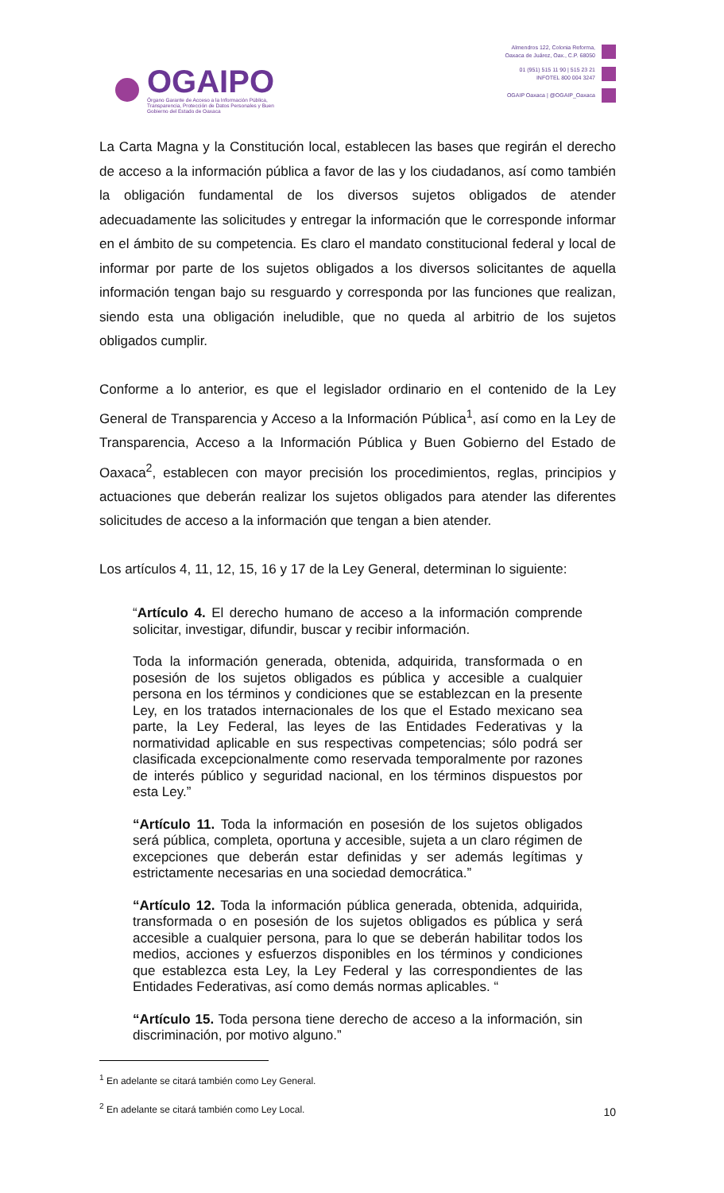OGAIPO
Órgano Garante de Acceso a la Información Pública, Transparencia, Protección de Datos Personales y Buen Gobierno del Estado de Oaxaca
Almendros 122, Colonia Reforma,
Oaxaca de Juárez, Oax., C.P. 68050
01 (951) 515 11 90 | 515 23 21
INFOTEL 800 004 3247
OGAIP Oaxaca | @OGAIP_Oaxaca
La Carta Magna y la Constitución local, establecen las bases que regirán el derecho de acceso a la información pública a favor de las y los ciudadanos, así como también la obligación fundamental de los diversos sujetos obligados de atender adecuadamente las solicitudes y entregar la información que le corresponde informar en el ámbito de su competencia. Es claro el mandato constitucional federal y local de informar por parte de los sujetos obligados a los diversos solicitantes de aquella información tengan bajo su resguardo y corresponda por las funciones que realizan, siendo esta una obligación ineludible, que no queda al arbitrio de los sujetos obligados cumplir.
Conforme a lo anterior, es que el legislador ordinario en el contenido de la Ley General de Transparencia y Acceso a la Información Pública<sup>1</sup>, así como en la Ley de Transparencia, Acceso a la Información Pública y Buen Gobierno del Estado de Oaxaca<sup>2</sup>, establecen con mayor precisión los procedimientos, reglas, principios y actuaciones que deberán realizar los sujetos obligados para atender las diferentes solicitudes de acceso a la información que tengan a bien atender.
Los artículos 4, 11, 12, 15, 16 y 17 de la Ley General, determinan lo siguiente:
“Artículo 4. El derecho humano de acceso a la información comprende solicitar, investigar, difundir, buscar y recibir información.
Toda la información generada, obtenida, adquirida, transformada o en posesión de los sujetos obligados es pública y accesible a cualquier persona en los términos y condiciones que se establezcan en la presente Ley, en los tratados internacionales de los que el Estado mexicano sea parte, la Ley Federal, las leyes de las Entidades Federativas y la normatividad aplicable en sus respectivas competencias; sólo podrá ser clasificada excepcionalmente como reservada temporalmente por razones de interés público y seguridad nacional, en los términos dispuestos por esta Ley.”
“Artículo 11. Toda la información en posesión de los sujetos obligados será pública, completa, oportuna y accesible, sujeta a un claro régimen de excepciones que deberán estar definidas y ser además legítimas y estrictamente necesarias en una sociedad democrática.”
“Artículo 12. Toda la información pública generada, obtenida, adquirida, transformada o en posesión de los sujetos obligados es pública y será accesible a cualquier persona, para lo que se deberán habilitar todos los medios, acciones y esfuerzos disponibles en los términos y condiciones que establezca esta Ley, la Ley Federal y las correspondientes de las Entidades Federativas, así como demás normas aplicables. “
“Artículo 15. Toda persona tiene derecho de acceso a la información, sin discriminación, por motivo alguno.”
<sup>1</sup> En adelante se citará también como Ley General.
<sup>2</sup> En adelante se citará también como Ley Local.
10